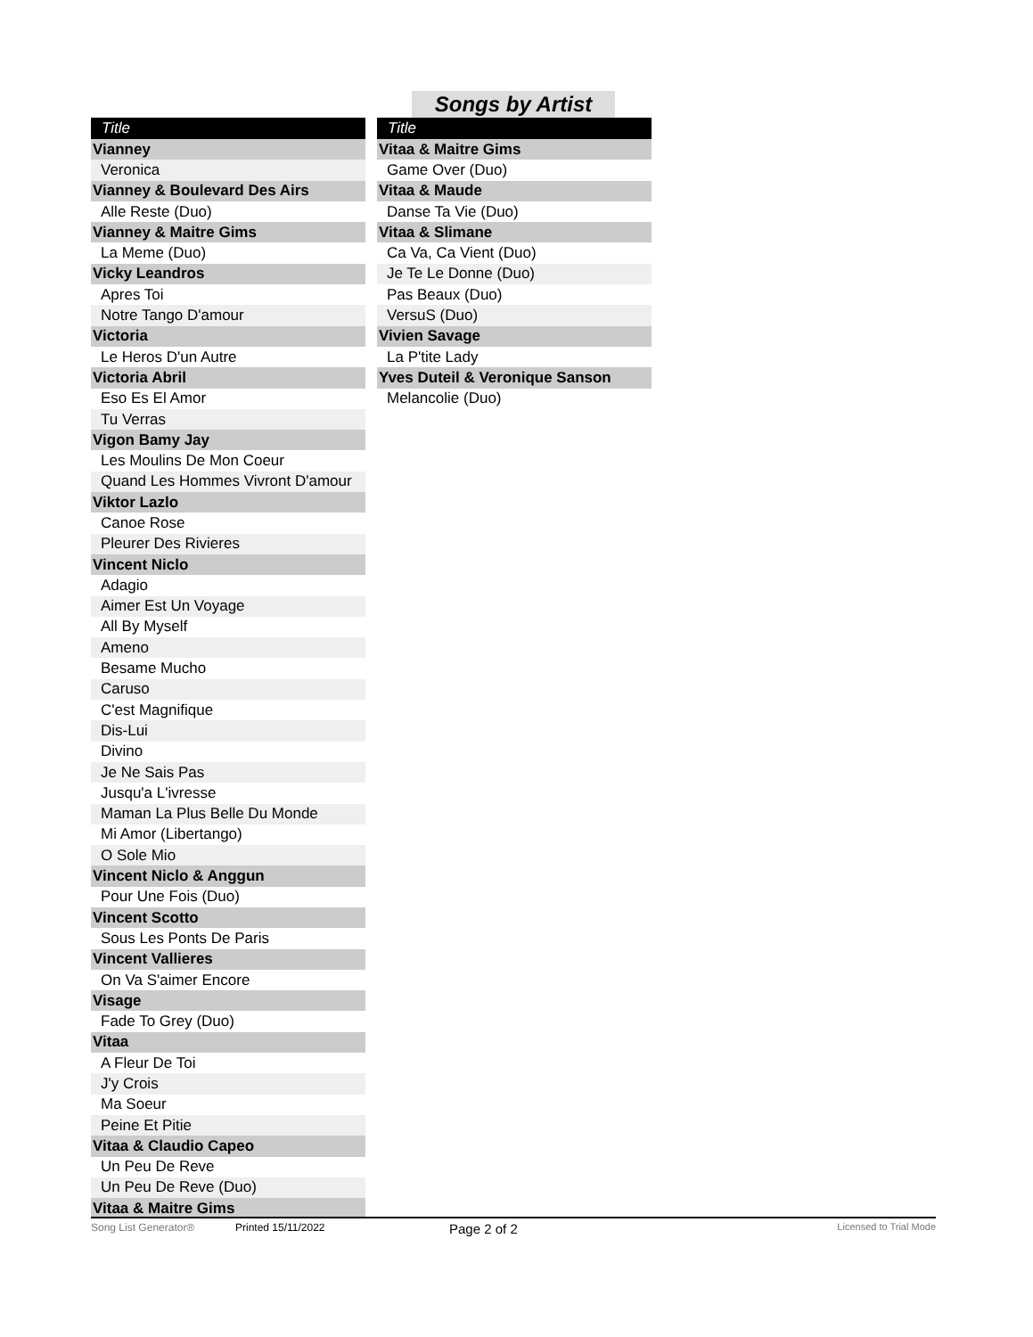Songs by Artist
| Title |
| --- |
| Vianney |
| Veronica |
| Vianney & Boulevard Des Airs |
| Alle Reste (Duo) |
| Vianney & Maitre Gims |
| La Meme (Duo) |
| Vicky Leandros |
| Apres Toi |
| Notre Tango D'amour |
| Victoria |
| Le Heros D'un Autre |
| Victoria Abril |
| Eso Es El Amor |
| Tu Verras |
| Vigon Bamy Jay |
| Les Moulins De Mon Coeur |
| Quand Les Hommes Vivront D'amour |
| Viktor Lazlo |
| Canoe Rose |
| Pleurer Des Rivieres |
| Vincent Niclo |
| Adagio |
| Aimer Est Un Voyage |
| All By Myself |
| Ameno |
| Besame Mucho |
| Caruso |
| C'est Magnifique |
| Dis-Lui |
| Divino |
| Je Ne Sais Pas |
| Jusqu'a L'ivresse |
| Maman La Plus Belle Du Monde |
| Mi Amor (Libertango) |
| O Sole Mio |
| Vincent Niclo & Anggun |
| Pour Une Fois (Duo) |
| Vincent Scotto |
| Sous Les Ponts De Paris |
| Vincent Vallieres |
| On Va S'aimer Encore |
| Visage |
| Fade To Grey (Duo) |
| Vitaa |
| A Fleur De Toi |
| J'y Crois |
| Ma Soeur |
| Peine Et Pitie |
| Vitaa & Claudio Capeo |
| Un Peu De Reve |
| Un Peu De Reve (Duo) |
| Vitaa & Maitre Gims |
| Title |
| --- |
| Vitaa & Maitre Gims |
| Game Over (Duo) |
| Vitaa & Maude |
| Danse Ta Vie (Duo) |
| Vitaa & Slimane |
| Ca Va, Ca Vient (Duo) |
| Je Te Le Donne (Duo) |
| Pas Beaux (Duo) |
| VersuS (Duo) |
| Vivien Savage |
| La P'tite Lady |
| Yves Duteil & Veronique Sanson |
| Melancolie (Duo) |
Song List Generator® Printed 15/11/2022 Page 2 of 2 Licensed to Trial Mode